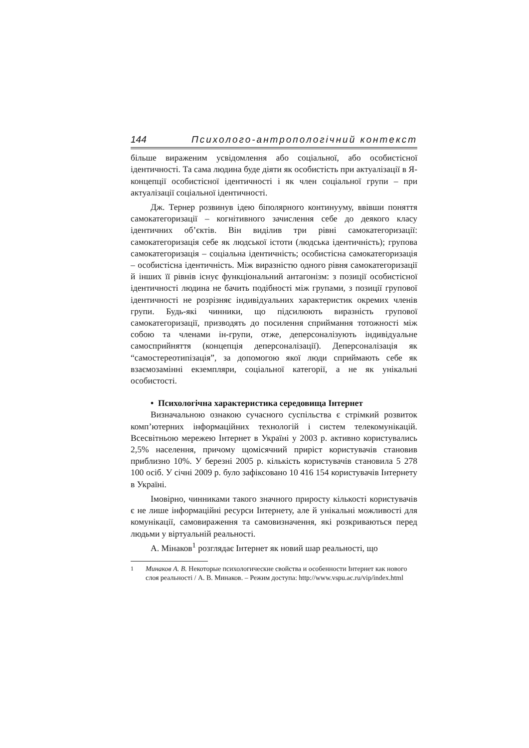144 Психолого-антропологічний контекст
більше вираженим усвідомлення або соціальної, або особистісної ідентичності. Та сама людина буде діяти як особистість при актуалізації в Я-концепції особистісної ідентичності і як член соціальної групи – при актуалізації соціальної ідентичності.
Дж. Тернер розвинув ідею біполярного континууму, ввівши поняття самокатегоризації – когнітивного зачислення себе до деякого класу ідентичних об’єктів. Він виділив три рівні самокатегоризації: самокатегоризація себе як людської істоти (людська ідентичність); групова самокатегоризація – соціальна ідентичність; особистісна самокатегоризація – особистісна ідентичність. Між виразністю одного рівня самокатегоризації й інших її рівнів існує функціональний антагонізм: з позиції особистісної ідентичності людина не бачить подібності між групами, з позиції групової ідентичності не розрізняє індивідуальних характеристик окремих членів групи. Будь-які чинники, що підсилюють виразність групової самокатегоризації, призводять до посилення сприймання тотожності між собою та членами ін-групи, отже, деперсоналізують індивідуальне самосприйняття (концепція деперсоналізації). Деперсоналізація як “самостереотипізація”, за допомогою якої люди сприймають себе як взаємозамінні екземпляри, соціальної категорії, а не як унікальні особистості.
• Психологічна характеристика середовища Інтернет
Визначальною ознакою сучасного суспільства є стрімкий розвиток комп’ютерних інформаційних технологій і систем телекомунікацій. Всесвітньою мережею Інтернет в Україні у 2003 р. активно користувались 2,5% населення, причому щомісячний приріст користувачів становив приблизно 10%. У березні 2005 р. кількість користувачів становила 5 278 100 осіб. У січні 2009 р. було зафіксовано 10 416 154 користувачів Інтернету в Україні.
Імовірно, чинниками такого значного приросту кількості користувачів є не лише інформаційні ресурси Інтернету, але й унікальні можливості для комунікації, самовираження та самовизначення, які розкриваються перед людьми у віртуальній реальності.
А. Мінаков<sup>1</sup> розглядає Інтернет як новий шар реальності, що
<sup>1</sup> Минаков А. В. Некоторые психологические свойства и особенности Інтернет как нового слоя реальності / А. В. Минаков. – Режим доступа: http://www.vspu.ac.ru/vip/index.html